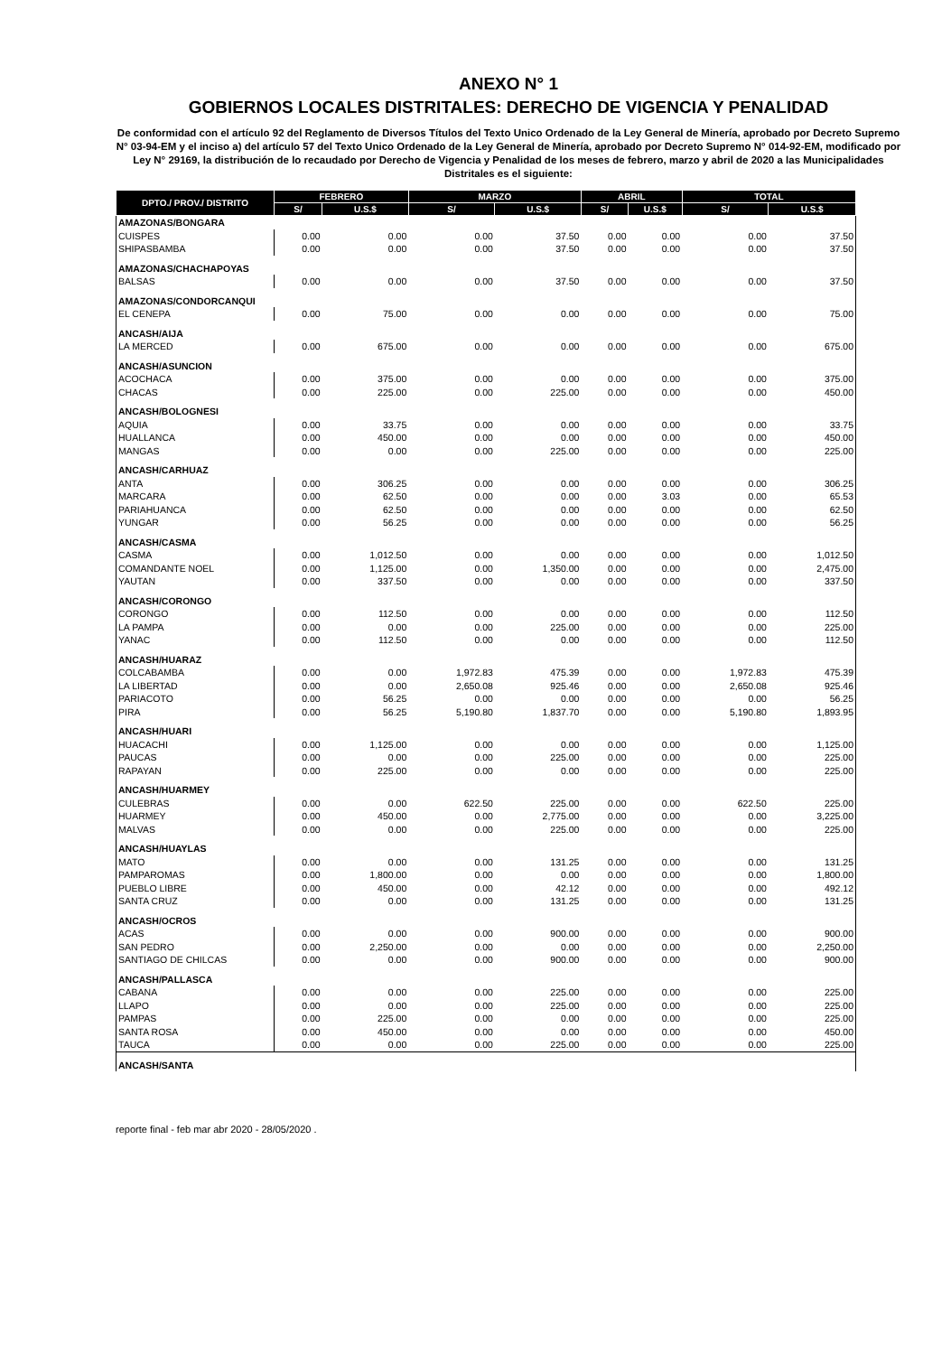ANEXO N° 1
GOBIERNOS LOCALES DISTRITALES: DERECHO DE VIGENCIA Y PENALIDAD
De conformidad con el artículo 92 del Reglamento de Diversos Títulos del Texto Unico Ordenado de la Ley General de Minería, aprobado por Decreto Supremo N° 03-94-EM y el inciso a) del artículo 57 del Texto Unico Ordenado de la Ley General de Minería, aprobado por Decreto Supremo N° 014-92-EM, modificado por Ley N° 29169, la distribución de lo recaudado por Derecho de Vigencia y Penalidad de los meses de febrero, marzo y abril de 2020 a las Municipalidades Distritales es el siguiente:
| DPTO./ PROV./ DISTRITO | FEBRERO | | MARZO | | ABRIL | | TOTAL | |
| --- | --- | --- | --- | --- | --- | --- | --- | --- |
| | S/ | U.S.$ | S/ | U.S.$ | S/ | U.S.$ | S/ | U.S.$ |
| AMAZONAS/BONGARA | | | | | | | | |
| CUISPES | 0.00 | 0.00 | 0.00 | 37.50 | 0.00 | 0.00 | 0.00 | 37.50 |
| SHIPASBAMBA | 0.00 | 0.00 | 0.00 | 37.50 | 0.00 | 0.00 | 0.00 | 37.50 |
| AMAZONAS/CHACHAPOYAS | | | | | | | | |
| BALSAS | 0.00 | 0.00 | 0.00 | 37.50 | 0.00 | 0.00 | 0.00 | 37.50 |
| AMAZONAS/CONDORCANQUI | | | | | | | | |
| EL CENEPA | 0.00 | 75.00 | 0.00 | 0.00 | 0.00 | 0.00 | 0.00 | 75.00 |
| ANCASH/AIJA | | | | | | | | |
| LA MERCED | 0.00 | 675.00 | 0.00 | 0.00 | 0.00 | 0.00 | 0.00 | 675.00 |
| ANCASH/ASUNCION | | | | | | | | |
| ACOCHACA | 0.00 | 375.00 | 0.00 | 0.00 | 0.00 | 0.00 | 0.00 | 375.00 |
| CHACAS | 0.00 | 225.00 | 0.00 | 225.00 | 0.00 | 0.00 | 0.00 | 450.00 |
| ANCASH/BOLOGNESI | | | | | | | | |
| AQUIA | 0.00 | 33.75 | 0.00 | 0.00 | 0.00 | 0.00 | 0.00 | 33.75 |
| HUALLANCA | 0.00 | 450.00 | 0.00 | 0.00 | 0.00 | 0.00 | 0.00 | 450.00 |
| MANGAS | 0.00 | 0.00 | 0.00 | 225.00 | 0.00 | 0.00 | 0.00 | 225.00 |
| ANCASH/CARHUAZ | | | | | | | | |
| ANTA | 0.00 | 306.25 | 0.00 | 0.00 | 0.00 | 0.00 | 0.00 | 306.25 |
| MARCARA | 0.00 | 62.50 | 0.00 | 0.00 | 0.00 | 3.03 | 0.00 | 65.53 |
| PARIAHUANCA | 0.00 | 62.50 | 0.00 | 0.00 | 0.00 | 0.00 | 0.00 | 62.50 |
| YUNGAR | 0.00 | 56.25 | 0.00 | 0.00 | 0.00 | 0.00 | 0.00 | 56.25 |
| ANCASH/CASMA | | | | | | | | |
| CASMA | 0.00 | 1,012.50 | 0.00 | 0.00 | 0.00 | 0.00 | 0.00 | 1,012.50 |
| COMANDANTE NOEL | 0.00 | 1,125.00 | 0.00 | 1,350.00 | 0.00 | 0.00 | 0.00 | 2,475.00 |
| YAUTAN | 0.00 | 337.50 | 0.00 | 0.00 | 0.00 | 0.00 | 0.00 | 337.50 |
| ANCASH/CORONGO | | | | | | | | |
| CORONGO | 0.00 | 112.50 | 0.00 | 0.00 | 0.00 | 0.00 | 0.00 | 112.50 |
| LA PAMPA | 0.00 | 0.00 | 0.00 | 225.00 | 0.00 | 0.00 | 0.00 | 225.00 |
| YANAC | 0.00 | 112.50 | 0.00 | 0.00 | 0.00 | 0.00 | 0.00 | 112.50 |
| ANCASH/HUARAZ | | | | | | | | |
| COLCABAMBA | 0.00 | 0.00 | 1,972.83 | 475.39 | 0.00 | 0.00 | 1,972.83 | 475.39 |
| LA LIBERTAD | 0.00 | 0.00 | 2,650.08 | 925.46 | 0.00 | 0.00 | 2,650.08 | 925.46 |
| PARIACOTO | 0.00 | 56.25 | 0.00 | 0.00 | 0.00 | 0.00 | 0.00 | 56.25 |
| PIRA | 0.00 | 56.25 | 5,190.80 | 1,837.70 | 0.00 | 0.00 | 5,190.80 | 1,893.95 |
| ANCASH/HUARI | | | | | | | | |
| HUACACHI | 0.00 | 1,125.00 | 0.00 | 0.00 | 0.00 | 0.00 | 0.00 | 1,125.00 |
| PAUCAS | 0.00 | 0.00 | 0.00 | 225.00 | 0.00 | 0.00 | 0.00 | 225.00 |
| RAPAYAN | 0.00 | 225.00 | 0.00 | 0.00 | 0.00 | 0.00 | 0.00 | 225.00 |
| ANCASH/HUARMEY | | | | | | | | |
| CULEBRAS | 0.00 | 0.00 | 622.50 | 225.00 | 0.00 | 0.00 | 622.50 | 225.00 |
| HUARMEY | 0.00 | 450.00 | 0.00 | 2,775.00 | 0.00 | 0.00 | 0.00 | 3,225.00 |
| MALVAS | 0.00 | 0.00 | 0.00 | 225.00 | 0.00 | 0.00 | 0.00 | 225.00 |
| ANCASH/HUAYLAS | | | | | | | | |
| MATO | 0.00 | 0.00 | 0.00 | 131.25 | 0.00 | 0.00 | 0.00 | 131.25 |
| PAMPAROMAS | 0.00 | 1,800.00 | 0.00 | 0.00 | 0.00 | 0.00 | 0.00 | 1,800.00 |
| PUEBLO LIBRE | 0.00 | 450.00 | 0.00 | 42.12 | 0.00 | 0.00 | 0.00 | 492.12 |
| SANTA CRUZ | 0.00 | 0.00 | 0.00 | 131.25 | 0.00 | 0.00 | 0.00 | 131.25 |
| ANCASH/OCROS | | | | | | | | |
| ACAS | 0.00 | 0.00 | 0.00 | 900.00 | 0.00 | 0.00 | 0.00 | 900.00 |
| SAN PEDRO | 0.00 | 2,250.00 | 0.00 | 0.00 | 0.00 | 0.00 | 0.00 | 2,250.00 |
| SANTIAGO DE CHILCAS | 0.00 | 0.00 | 0.00 | 900.00 | 0.00 | 0.00 | 0.00 | 900.00 |
| ANCASH/PALLASCA | | | | | | | | |
| CABANA | 0.00 | 0.00 | 0.00 | 225.00 | 0.00 | 0.00 | 0.00 | 225.00 |
| LLAPO | 0.00 | 0.00 | 0.00 | 225.00 | 0.00 | 0.00 | 0.00 | 225.00 |
| PAMPAS | 0.00 | 225.00 | 0.00 | 0.00 | 0.00 | 0.00 | 0.00 | 225.00 |
| SANTA ROSA | 0.00 | 450.00 | 0.00 | 0.00 | 0.00 | 0.00 | 0.00 | 450.00 |
| TAUCA | 0.00 | 0.00 | 0.00 | 225.00 | 0.00 | 0.00 | 0.00 | 225.00 |
| ANCASH/SANTA | | | | | | | | |
reporte final - feb mar abr 2020 - 28/05/2020 .